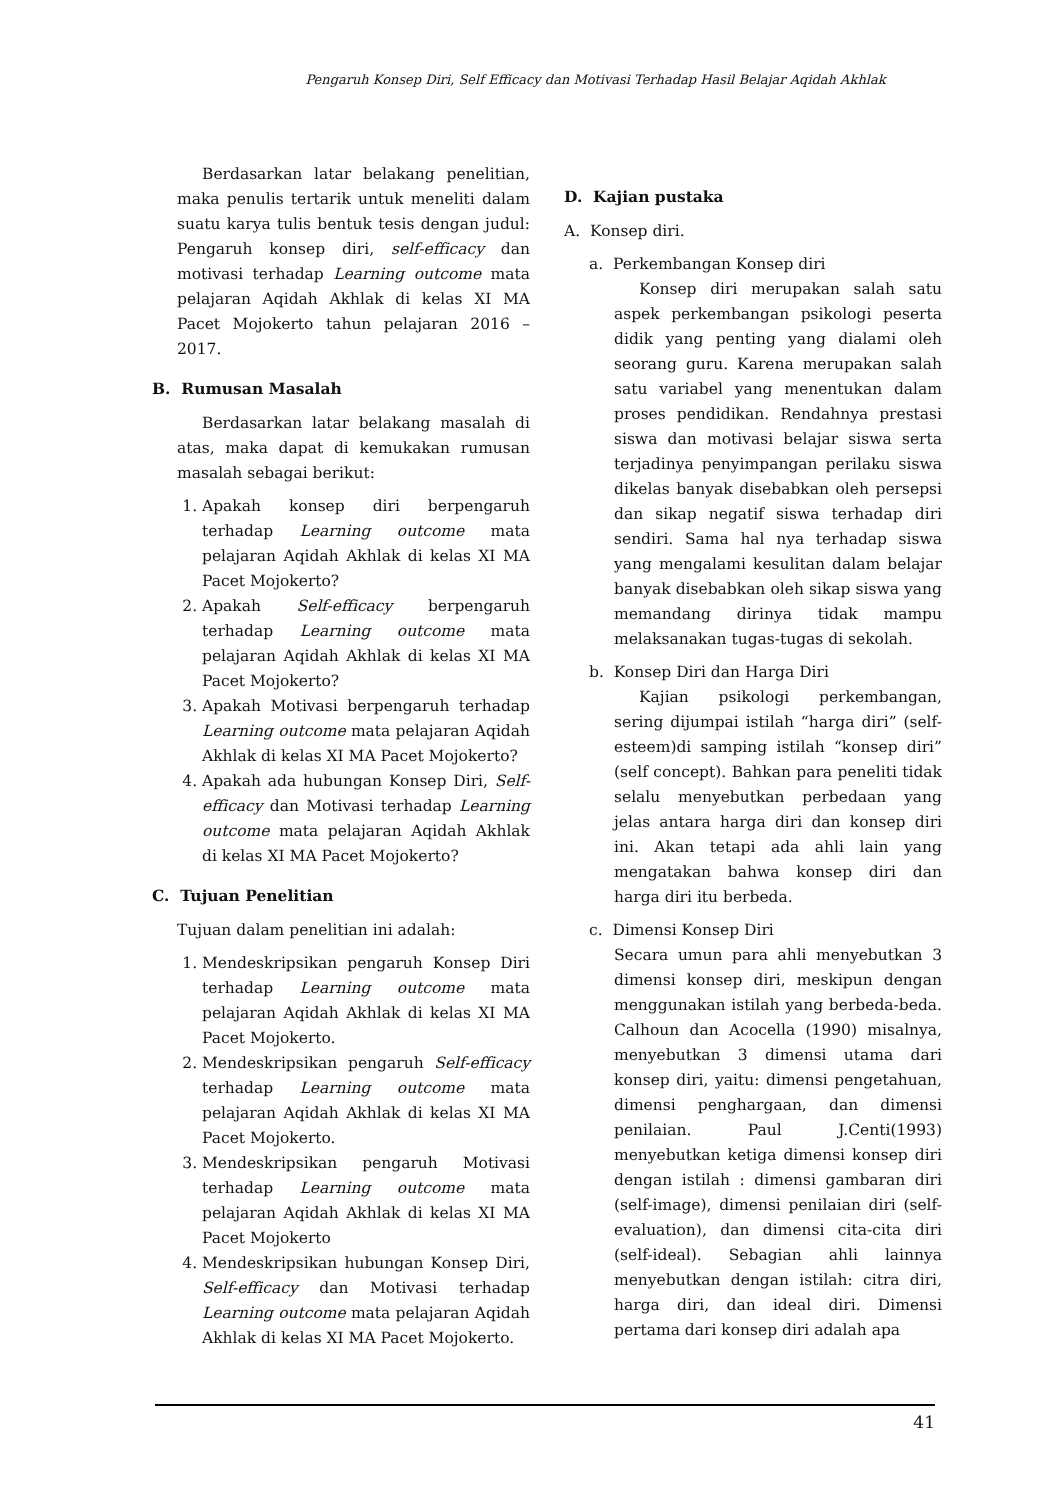Pengaruh Konsep Diri, Self Efficacy dan Motivasi Terhadap Hasil Belajar Aqidah Akhlak
Berdasarkan latar belakang penelitian, maka penulis tertarik untuk meneliti dalam suatu karya tulis bentuk tesis dengan judul: Pengaruh konsep diri, self-efficacy dan motivasi terhadap Learning outcome mata pelajaran Aqidah Akhlak di kelas XI MA Pacet Mojokerto tahun pelajaran 2016 – 2017.
B. Rumusan Masalah
Berdasarkan latar belakang masalah di atas, maka dapat di kemukakan rumusan masalah sebagai berikut:
1. Apakah konsep diri berpengaruh terhadap Learning outcome mata pelajaran Aqidah Akhlak di kelas XI MA Pacet Mojokerto?
2. Apakah Self-efficacy berpengaruh terhadap Learning outcome mata pelajaran Aqidah Akhlak di kelas XI MA Pacet Mojokerto?
3. Apakah Motivasi berpengaruh terhadap Learning outcome mata pelajaran Aqidah Akhlak di kelas XI MA Pacet Mojokerto?
4. Apakah ada hubungan Konsep Diri, Self-efficacy dan Motivasi terhadap Learning outcome mata pelajaran Aqidah Akhlak di kelas XI MA Pacet Mojokerto?
C. Tujuan Penelitian
Tujuan dalam penelitian ini adalah:
1. Mendeskripsikan pengaruh Konsep Diri terhadap Learning outcome mata pelajaran Aqidah Akhlak di kelas XI MA Pacet Mojokerto.
2. Mendeskripsikan pengaruh Self-efficacy terhadap Learning outcome mata pelajaran Aqidah Akhlak di kelas XI MA Pacet Mojokerto.
3. Mendeskripsikan pengaruh Motivasi terhadap Learning outcome mata pelajaran Aqidah Akhlak di kelas XI MA Pacet Mojokerto
4. Mendeskripsikan hubungan Konsep Diri, Self-efficacy dan Motivasi terhadap Learning outcome mata pelajaran Aqidah Akhlak di kelas XI MA Pacet Mojokerto.
D. Kajian pustaka
A. Konsep diri.
a. Perkembangan Konsep diri
Konsep diri merupakan salah satu aspek perkembangan psikologi peserta didik yang penting yang dialami oleh seorang guru. Karena merupakan salah satu variabel yang menentukan dalam proses pendidikan. Rendahnya prestasi siswa dan motivasi belajar siswa serta terjadinya penyimpangan perilaku siswa dikelas banyak disebabkan oleh persepsi dan sikap negatif siswa terhadap diri sendiri. Sama hal nya terhadap siswa yang mengalami kesulitan dalam belajar banyak disebabkan oleh sikap siswa yang memandang dirinya tidak mampu melaksanakan tugas-tugas di sekolah.
b. Konsep Diri dan Harga Diri
Kajian psikologi perkembangan, sering dijumpai istilah “harga diri” (self-esteem)di samping istilah “konsep diri” (self concept). Bahkan para peneliti tidak selalu menyebutkan perbedaan yang jelas antara harga diri dan konsep diri ini. Akan tetapi ada ahli lain yang mengatakan bahwa konsep diri dan harga diri itu berbeda.
c. Dimensi Konsep Diri
Secara umun para ahli menyebutkan 3 dimensi konsep diri, meskipun dengan menggunakan istilah yang berbeda-beda. Calhoun dan Acocella (1990) misalnya, menyebutkan 3 dimensi utama dari konsep diri, yaitu: dimensi pengetahuan, dimensi penghargaan, dan dimensi penilaian. Paul J.Centi(1993) menyebutkan ketiga dimensi konsep diri dengan istilah : dimensi gambaran diri (self-image), dimensi penilaian diri (self-evaluation), dan dimensi cita-cita diri (self-ideal). Sebagian ahli lainnya menyebutkan dengan istilah: citra diri, harga diri, dan ideal diri. Dimensi pertama dari konsep diri adalah apa
41